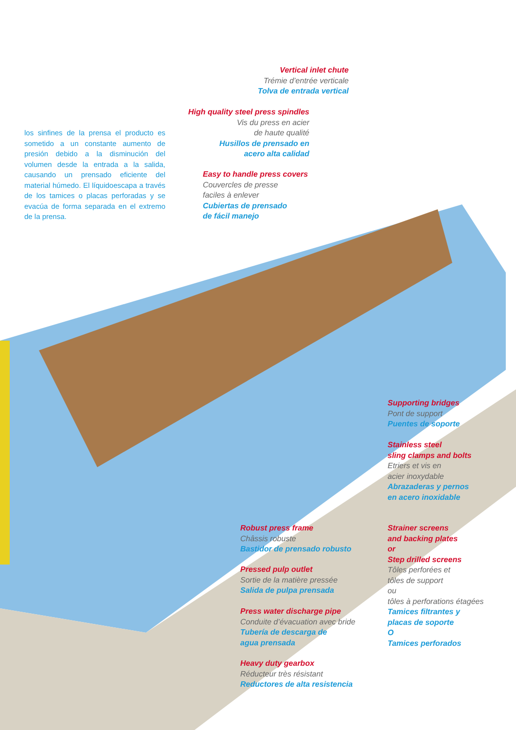los sinfines de la prensa el producto es sometido a un constante aumento de presión debido a la disminución del volumen desde la entrada a la salida, causando un prensado eficiente del material húmedo. El líquidoescapa a través de los tamices o placas perforadas y se evacúa de forma separada en el extremo de la prensa.
Vertical inlet chute
Trémie d’entrée verticale
Tolva de entrada vertical
High quality steel press spindles
Vis du press en acier
de haute qualité
Husillos de prensado en
acero alta calidad
Easy to handle press covers
Couvercles de presse
faciles à enlever
Cubiertas de prensado
de fácil manejo
Supporting bridges
Pont de support
Puentes de soporte
Stainless steel
sling clamps and bolts
Etriers et vis en
acier inoxydable
Abrazaderas y pernos
en acero inoxidable
Robust press frame
Châssis robuste
Bastidor de prensado robusto
Strainer screens
and backing plates
or
Step drilled screens
Tôles perforées et
tôles de support
ou
tôles à perforations étagées
Tamices filtrantes y
placas de soporte
O
Tamices perforados
Pressed pulp outlet
Sortie de la matière pressée
Salida de pulpa prensada
Press water discharge pipe
Conduite d’évacuation avec bride
Tubería de descarga de
agua prensada
Heavy duty gearbox
Réducteur très résistant
Reductores de alta resistencia